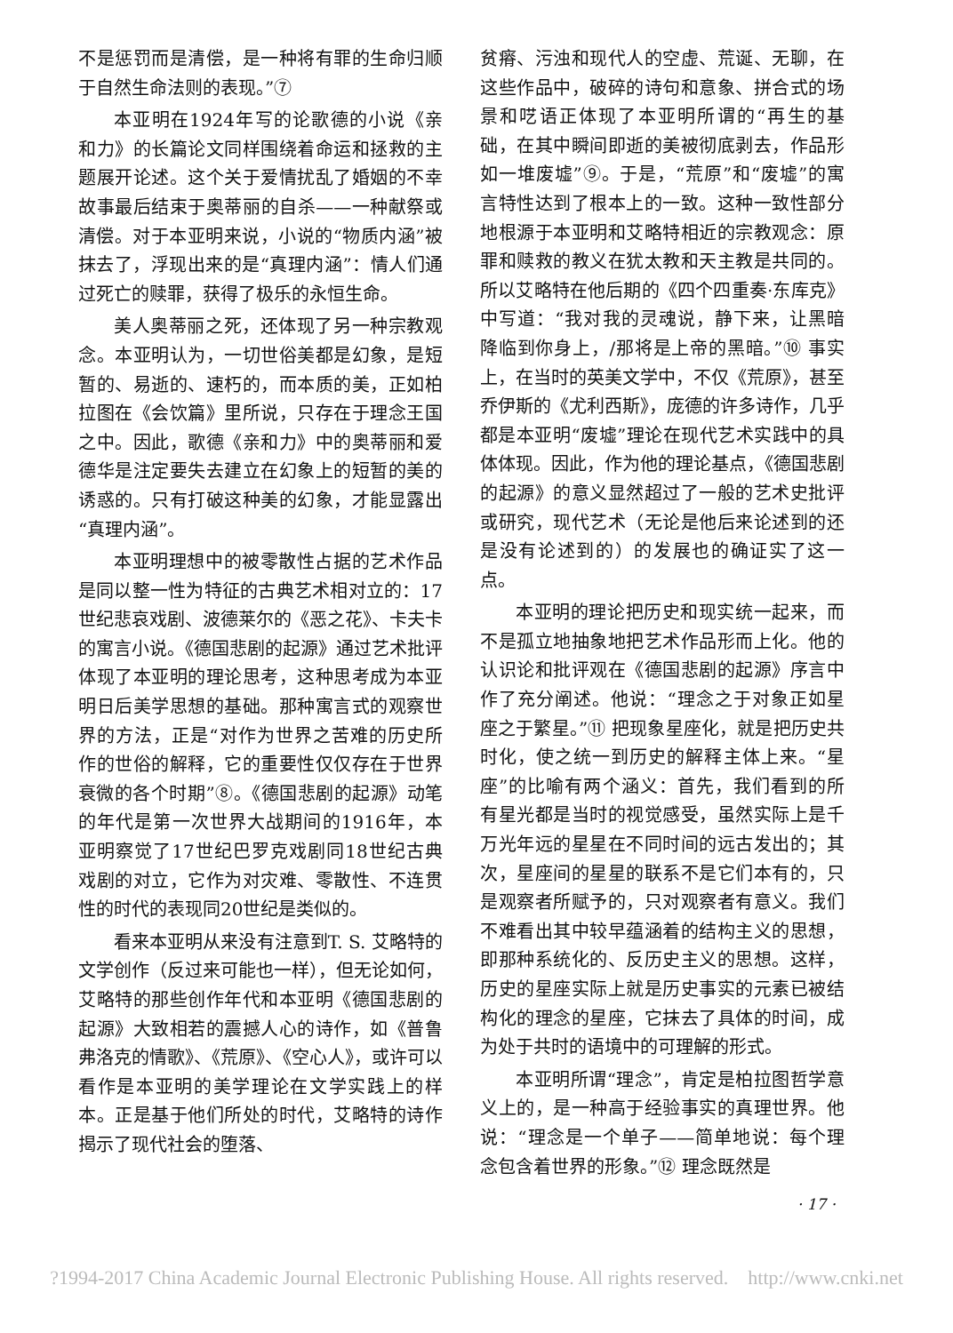不是惩罚而是清偿，是一种将有罪的生命归顺于自然生命法则的表现。”⑦
本亚明在1924年写的论歌德的小说《亲和力》的长篇论文同样围绕着命运和拯救的主题展开论述。这个关于爱情扰乱了婚姻的不幸故事最后结束于奥蒂丽的自杀——一种献祭或清偿。对于本亚明来说，小说的“物质内涵”被抹去了，浮现出来的是“真理内涵”：情人们通过死亡的赎罪，获得了极乐的永恒生命。
美人奥蒂丽之死，还体现了另一种宗教观念。本亚明认为，一切世俗美都是幻象，是短暂的、易逝的、速朽的，而本质的美，正如柏拉图在《会饮篇》里所说，只存在于理念王国之中。因此，歌德《亲和力》中的奥蒂丽和爱德华是注定要失去建立在幻象上的短暂的美的诱惑的。只有打破这种美的幻象，才能显露出“真理内涵”。
本亚明理想中的被零散性占据的艺术作品是同以整一性为特征的古典艺术相对立的：17世纪悲哀戏剧、波德莱尔的《恶之花》、卡夫卡的寓言小说。《德国悲剧的起源》通过艺术批评体现了本亚明的理论思考，这种思考成为本亚明日后美学思想的基础。那种寓言式的观察世界的方法，正是“对作为世界之苦难的历史所作的世俗的解释，它的重要性仅仅存在于世界衰微的各个时期”⑧。《德国悲剧的起源》动笔的年代是第一次世界大战期间的1916年，本亚明察觉了17世纪巴罗克戏剧同18世纪古典戏剧的对立，它作为对灾难、零散性、不连贯性的时代的表现同20世纪是类似的。
看来本亚明从来没有注意到T. S. 艾略特的文学创作（反过来可能也一样），但无论如何，艾略特的那些创作年代和本亚明《德国悲剧的起源》大致相若的震撼人心的诗作，如《普鲁弗洛克的情歌》、《荒原》、《空心人》，或许可以看作是本亚明的美学理论在文学实践上的样本。正是基于他们所处的时代，艾略特的诗作揭示了现代社会的堕落、
贫瘠、污浊和现代人的空虚、荒诞、无聊，在这些作品中，破碎的诗句和意象、拼合式的场景和呓语正体现了本亚明所谓的“再生的基础，在其中瞬间即逝的美被彻底剥去，作品形如一堆废墟”⑨。于是，“荒原”和“废墟”的寓言特性达到了根本上的一致。这种一致性部分地根源于本亚明和艾略特相近的宗教观念：原罪和赎救的教义在犹太教和天主教是共同的。所以艾略特在他后期的《四个四重奏·东库克》中写道：“我对我的灵魂说，静下来，让黑暗降临到你身上，/那将是上帝的黑暗。”⑩ 事实上，在当时的英美文学中，不仅《荒原》，甚至乔伊斯的《尤利西斯》，庞德的许多诗作，几乎都是本亚明“废墟”理论在现代艺术实践中的具体体现。因此，作为他的理论基点，《德国悲剧的起源》的意义显然超过了一般的艺术史批评或研究，现代艺术（无论是他后来论述到的还是没有论述到的）的发展也的确证实了这一点。
本亚明的理论把历史和现实统一起来，而不是孤立地抽象地把艺术作品形而上化。他的认识论和批评观在《德国悲剧的起源》序言中作了充分阐述。他说：“理念之于对象正如星座之于繁星。”⑪ 把现象星座化，就是把历史共时化，使之统一到历史的解释主体上来。“星座”的比喻有两个涵义：首先，我们看到的所有星光都是当时的视觉感受，虽然实际上是千万光年远的星星在不同时间的远古发出的；其次，星座间的星星的联系不是它们本有的，只是观察者所赋予的，只对观察者有意义。我们不难看出其中较早蕴涵着的结构主义的思想，即那种系统化的、反历史主义的思想。这样，历史的星座实际上就是历史事实的元素已被结构化的理念的星座，它抹去了具体的时间，成为处于共时的语境中的可理解的形式。
本亚明所谓“理念”，肯定是柏拉图哲学意义上的，是一种高于经验事实的真理世界。他说：“理念是一个单子——简单地说：每个理念包含着世界的形象。”⑫ 理念既然是
· 17 ·
?1994-2017 China Academic Journal Electronic Publishing House. All rights reserved. http://www.cnki.net